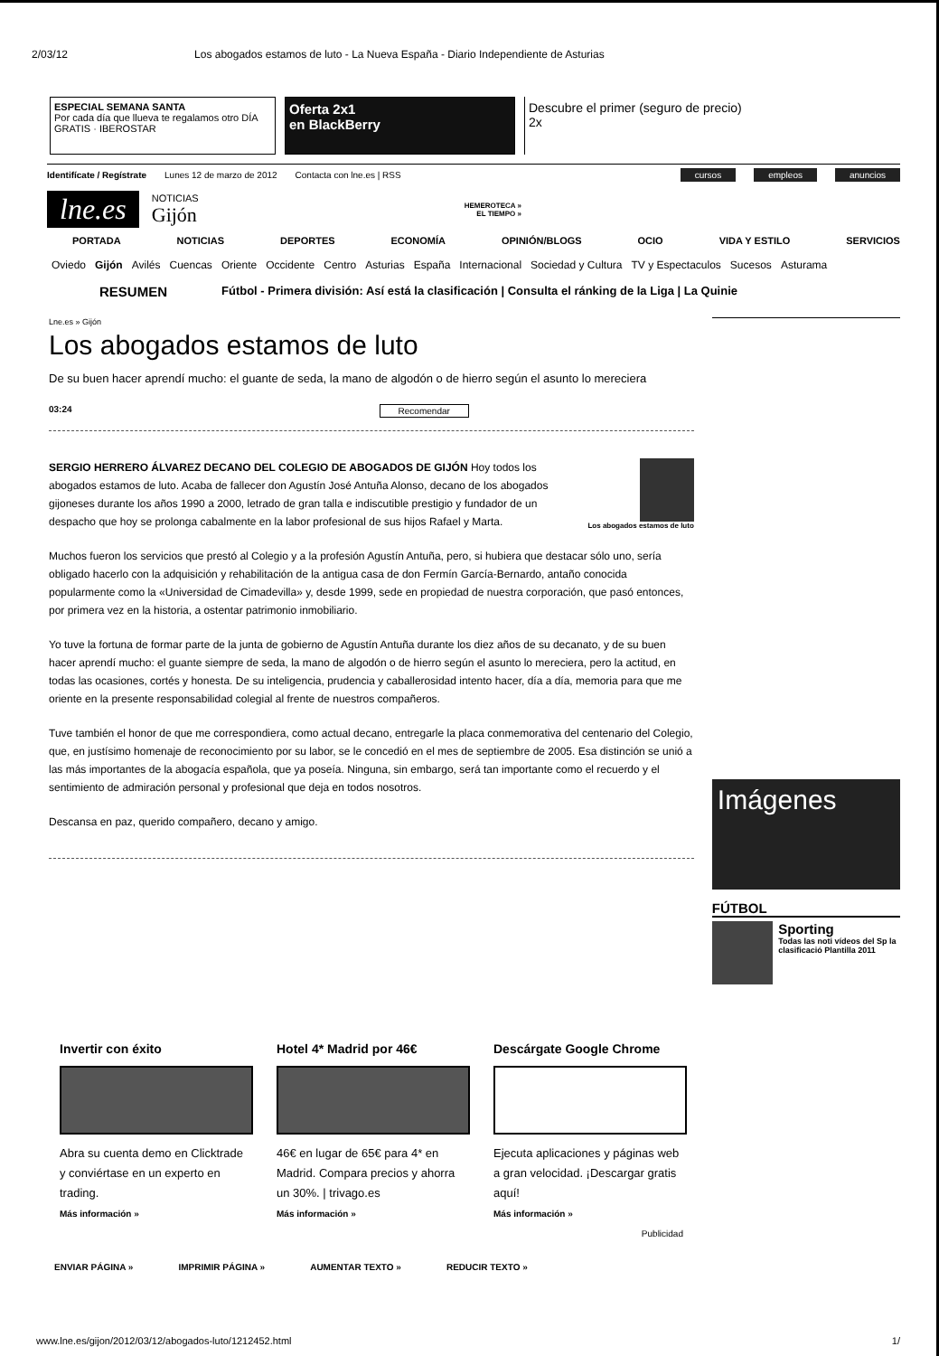2/03/12 Los abogados estamos de luto - La Nueva España - Diario Independiente de Asturias
ESPECIAL SEMANA SANTA
Por cada día que llueva te regalamos otro DÍA GRATIS · IBEROSTAR
Oferta 2x1
en BlackBerry
Descubre el primer (seguro de precio) 2x
Identifícate / Regístrate Lunes 12 de marzo de 2012 Contacta con lne.es | RSS cursos empleos anuncios
lne.es
NOTICIAS
Gijón
HEMEROTECA »
EL TIEMPO »
PORTADA NOTICIAS DEPORTES ECONOMÍA OPINIÓN/BLOGS OCIO VIDA Y ESTILO SERVICIOS
Oviedo Gijón Avilés Cuencas Oriente Occidente Centro Asturias España Internacional Sociedad y Cultura TV y Espectaculos Sucesos Asturama
RESUMEN Fútbol - Primera división: Así está la clasificación | Consulta el ránking de la Liga | La Quinie
Lne.es » Gijón
Los abogados estamos de luto
De su buen hacer aprendí mucho: el guante de seda, la mano de algodón o de hierro según el asunto lo mereciera
03:24 Recomendar
Los abogados estamos de luto
SERGIO HERRERO ÁLVAREZ DECANO DEL COLEGIO DE ABOGADOS DE GIJÓN Hoy todos los abogados estamos de luto. Acaba de fallecer don Agustín José Antuña Alonso, decano de los abogados gijoneses durante los años 1990 a 2000, letrado de gran talla e indiscutible prestigio y fundador de un despacho que hoy se prolonga cabalmente en la labor profesional de sus hijos Rafael y Marta.
Muchos fueron los servicios que prestó al Colegio y a la profesión Agustín Antuña, pero, si hubiera que destacar sólo uno, sería obligado hacerlo con la adquisición y rehabilitación de la antigua casa de don Fermín García-Bernardo, antaño conocida popularmente como la «Universidad de Cimadevilla» y, desde 1999, sede en propiedad de nuestra corporación, que pasó entonces, por primera vez en la historia, a ostentar patrimonio inmobiliario.
Yo tuve la fortuna de formar parte de la junta de gobierno de Agustín Antuña durante los diez años de su decanato, y de su buen hacer aprendí mucho: el guante siempre de seda, la mano de algodón o de hierro según el asunto lo mereciera, pero la actitud, en todas las ocasiones, cortés y honesta. De su inteligencia, prudencia y caballerosidad intento hacer, día a día, memoria para que me oriente en la presente responsabilidad colegial al frente de nuestros compañeros.
Tuve también el honor de que me correspondiera, como actual decano, entregarle la placa conmemorativa del centenario del Colegio, que, en justísimo homenaje de reconocimiento por su labor, se le concedió en el mes de septiembre de 2005. Esa distinción se unió a las más importantes de la abogacía española, que ya poseía. Ninguna, sin embargo, será tan importante como el recuerdo y el sentimiento de admiración personal y profesional que deja en todos nosotros.
Descansa en paz, querido compañero, decano y amigo.
Imágenes
FÚTBOL
Sporting
Todas las noti vídeos del Sp la clasificació Plantilla 2011
Invertir con éxito
Abra su cuenta demo en Clicktrade y conviértase en un experto en trading.
Más información »
Hotel 4* Madrid por 46€
46€ en lugar de 65€ para 4* en Madrid. Compara precios y ahorra un 30%. | trivago.es
Más información »
Descárgate Google Chrome
Ejecuta aplicaciones y páginas web a gran velocidad. ¡Descargar gratis aquí!
Más información »
Publicidad
ENVIAR PÁGINA » IMPRIMIR PÁGINA » AUMENTAR TEXTO » REDUCIR TEXTO »
www.lne.es/gijon/2012/03/12/abogados-luto/1212452.html 1/